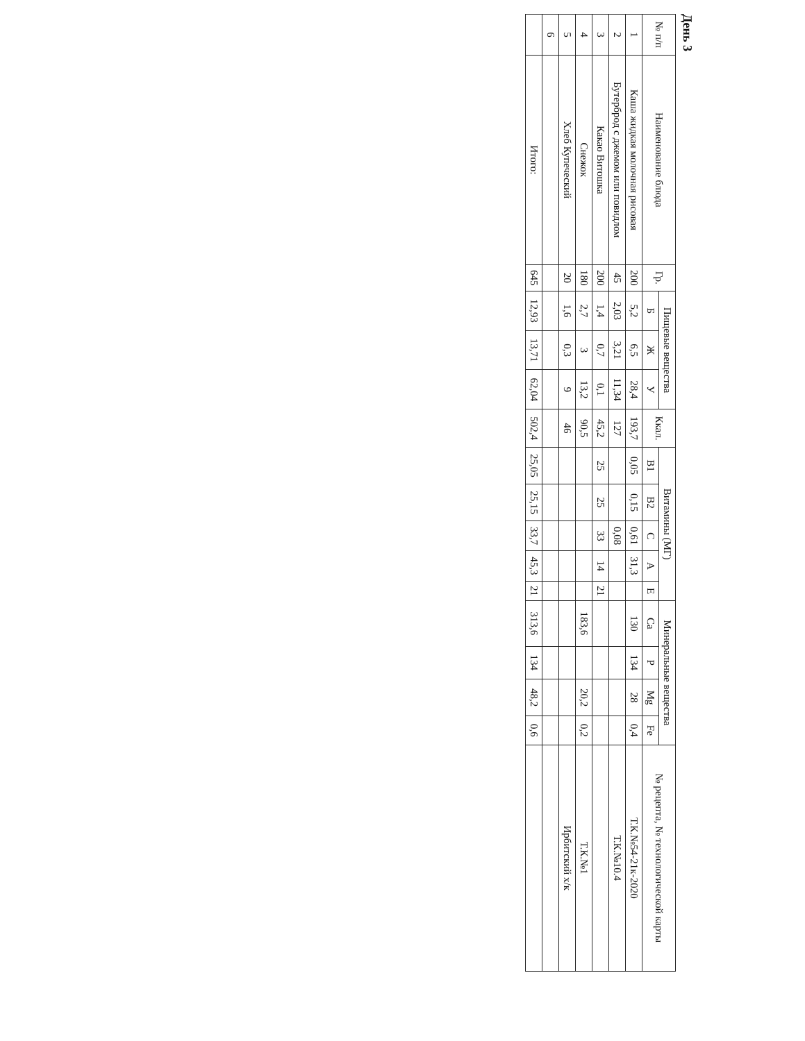День 3
| № п/п | Наименование блюда | Гр. | Пищевые вещества | | | Ккал. | Витамины (МГ) | | | | | Минеральные вещества | | | | № рецепта, № технологической карты |
| --- | --- | --- | --- | --- | --- | --- | --- | --- | --- | --- | --- | --- | --- | --- | --- | --- |
| | | | Б | Ж | У | | В1 | В2 | С | А | Е | Ca | P | Mg | Fe | |
| 1 | Каша жидкая молочная рисовая | 200 | 5,2 | 6,5 | 28,4 | 193,7 | 0,05 | 0,15 | 0,61 | 31,3 | | 130 | 134 | 28 | 0,4 | Т.К.№54-21к-2020 |
| 2 | Бутерброд с джемом или повидлом | 45 | 2,03 | 3,21 | 11,34 | 127 | | | 0,08 | | | | | | | Т.К.№10.4 |
| 3 | Какао Витошка | 200 | 1,4 | 0,7 | 0,1 | 45,2 | 25 | 25 | 33 | 14 | 21 | | | | | |
| 4 | Снежок | 180 | 2,7 | 3 | 13,2 | 90,5 | | | | | | 183,6 | | 20,2 | 0,2 | Т.К.№1 |
| 5 | Хлеб Купеческий | 20 | 1,6 | 0,3 | 9 | 46 | | | | | | | | | | Ирбитский х/к |
| 6 | | | | | | | | | | | | | | | | |
| | Итого: | 645 | 12,93 | 13,71 | 62,04 | 502,4 | 25,05 | 25,15 | 33,7 | 45,3 | 21 | 313,6 | 134 | 48,2 | 0,6 | |